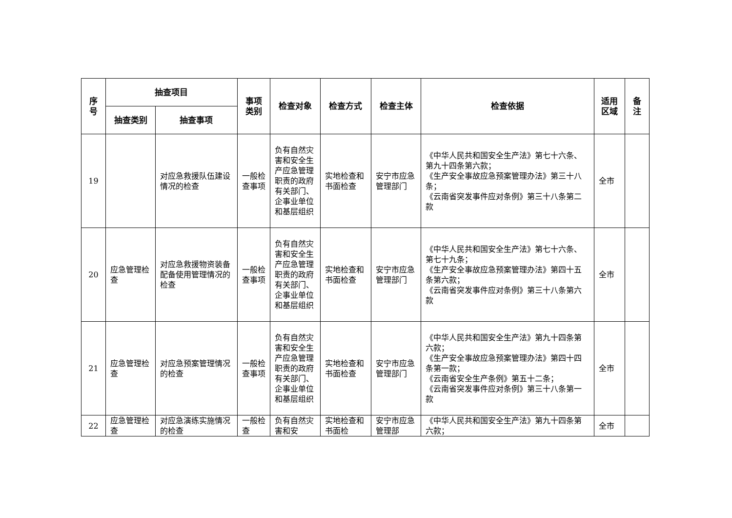| 序 号 | 抽查项目 | | 事项 类别 | 检查对象 | 检查方式 | 检查主体 | 检查依据 | 适用 区域 | 备 注 |
| --- | --- | --- | --- | --- | --- | --- | --- | --- | --- |
| | 抽查类别 | 抽查事项 | | | | | | | |
| 19 | | 对应急救援队伍建设情况的检查 | 一般检查事项 | 负有自然灾害和安全生产应急管理职责的政府有关部门、企事业单位和基层组织 | 实地检查和书面检查 | 安宁市应急管理部门 | 《中华人民共和国安全生产法》第七十六条、第九十四条第六款； 《生产安全事故应急预案管理办法》第三十八条； 《云南省突发事件应对条例》第三十八条第二款 | 全市 | |
| 20 | 应急管理检查 | 对应急救援物资装备配备使用管理情况的检查 | 一般检查事项 | 负有自然灾害和安全生产应急管理职责的政府有关部门、企事业单位和基层组织 | 实地检查和书面检查 | 安宁市应急管理部门 | 《中华人民共和国安全生产法》第七十六条、第七十九条； 《生产安全事故应急预案管理办法》第四十五条第六款； 《云南省突发事件应对条例》第三十八条第六款 | 全市 | |
| 21 | 应急管理检查 | 对应急预案管理情况的检查 | 一般检查事项 | 负有自然灾害和安全生产应急管理职责的政府有关部门、企事业单位和基层组织 | 实地检查和书面检查 | 安宁市应急管理部门 | 《中华人民共和国安全生产法》第九十四条第六款； 《生产安全事故应急预案管理办法》第四十四条第一款； 《云南省安全生产条例》第五十二条； 《云南省突发事件应对条例》第三十八条第一款 | 全市 | |
| 22 | 应急管理检查 | 对应急演练实施情况的检查 | 一般检查 | 负有自然灾害和安 | 实地检查和书面检 | 安宁市应急管理部 | 《中华人民共和国安全生产法》第九十四条第六款； | 全市 | |